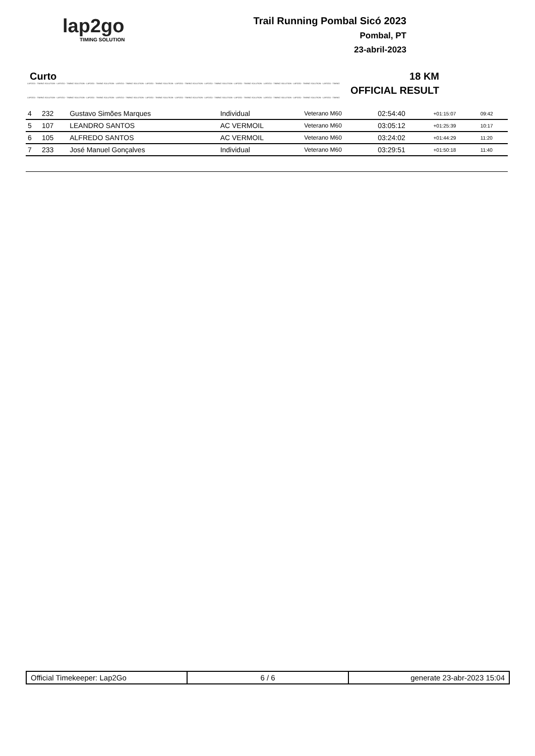lap2go
TIMING SOLUTION
Trail Running Pombal Sicó 2023
Pombal, PT
23-abril-2023
Curto 18 KM
LAP2GO - TIMING SOLUTION - LAP2GO - TIMING SOLUTION - LAP2GO - TIMING SOLUTION - LAP2GO - TIMING SOLUTION - LAP2GO - TIMING SOLUTION - LAP2GO - TIMING SOLUTION - LAP2GO - TIMING SOLUTION - LAP2GO - TIMING SOLUTION - LAP2GO - TIMING SOLUTION - LAP2GO - TIMING SOLUTION - LAP2GO - TIMING
OFFICIAL RESULT
LAP2GO - TIMING SOLUTION - LAP2GO - TIMING SOLUTION - LAP2GO - TIMING SOLUTION - LAP2GO - TIMING SOLUTION - LAP2GO - TIMING SOLUTION - LAP2GO - TIMING SOLUTION - LAP2GO - TIMING SOLUTION - LAP2GO - TIMING SOLUTION - LAP2GO - TIMING SOLUTION - LAP2GO - TIMING SOLUTION - LAP2GO - TIMING
| 4 | 232 | Gustavo Simões Marques | Individual | Veterano M60 | 02:54:40 | +01:15:07 | 09:42 |
| 5 | 107 | LEANDRO SANTOS | AC VERMOIL | Veterano M60 | 03:05:12 | +01:25:39 | 10:17 |
| 6 | 105 | ALFREDO SANTOS | AC VERMOIL | Veterano M60 | 03:24:02 | +01:44:29 | 11:20 |
| 7 | 233 | José Manuel Gonçalves | Individual | Veterano M60 | 03:29:51 | +01:50:18 | 11:40 |
Official Timekeeper: Lap2Go 6 / 6 generate 23-abr-2023 15:04